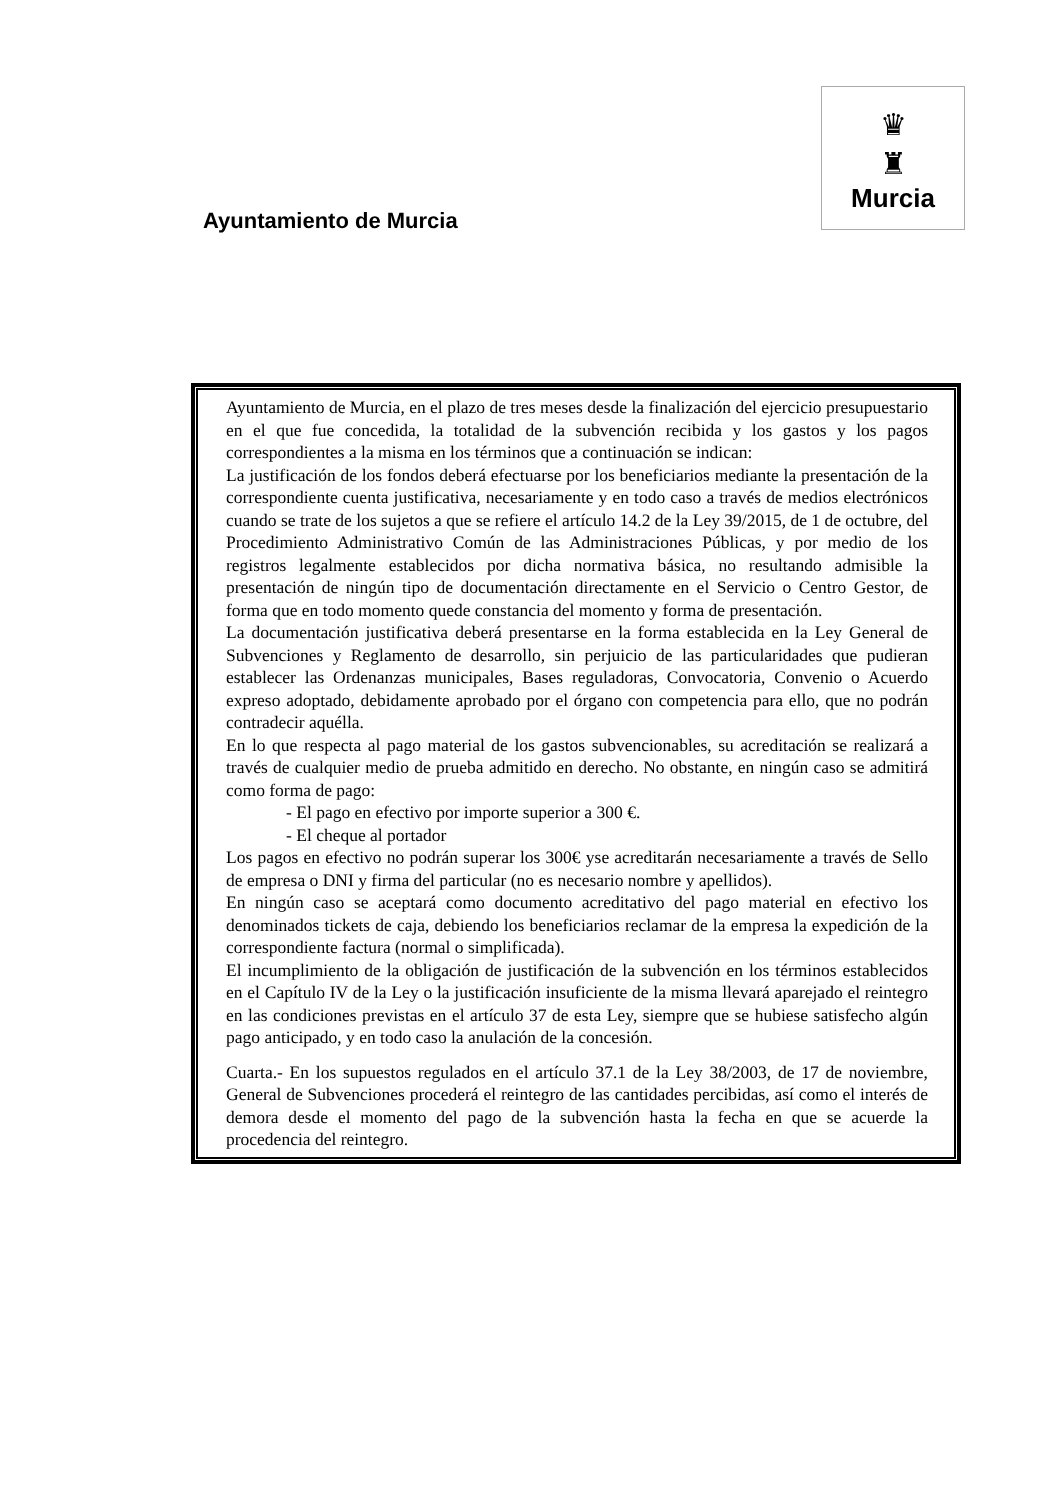Ayuntamiento de Murcia
♛
♜
Murcia
Ayuntamiento de Murcia, en el plazo de tres meses desde la finalización del ejercicio presupuestario en el que fue concedida, la totalidad de la subvención recibida y los gastos y los pagos correspondientes a la misma en los términos que a continuación se indican:
La justificación de los fondos deberá efectuarse por los beneficiarios mediante la presentación de la correspondiente cuenta justificativa, necesariamente y en todo caso a través de medios electrónicos cuando se trate de los sujetos a que se refiere el artículo 14.2 de la Ley 39/2015, de 1 de octubre, del Procedimiento Administrativo Común de las Administraciones Públicas, y por medio de los registros legalmente establecidos por dicha normativa básica, no resultando admisible la presentación de ningún tipo de documentación directamente en el Servicio o Centro Gestor, de forma que en todo momento quede constancia del momento y forma de presentación.
La documentación justificativa deberá presentarse en la forma establecida en la Ley General de Subvenciones y Reglamento de desarrollo, sin perjuicio de las particularidades que pudieran establecer las Ordenanzas municipales, Bases reguladoras, Convocatoria, Convenio o Acuerdo expreso adoptado, debidamente aprobado por el órgano con competencia para ello, que no podrán contradecir aquélla.
En lo que respecta al pago material de los gastos subvencionables, su acreditación se realizará a través de cualquier medio de prueba admitido en derecho. No obstante, en ningún caso se admitirá como forma de pago:
- El pago en efectivo por importe superior a 300 €.
- El cheque al portador
Los pagos en efectivo no podrán superar los 300€ yse acreditarán necesariamente a través de Sello de empresa o DNI y firma del particular (no es necesario nombre y apellidos).
En ningún caso se aceptará como documento acreditativo del pago material en efectivo los denominados tickets de caja, debiendo los beneficiarios reclamar de la empresa la expedición de la correspondiente factura (normal o simplificada).
El incumplimiento de la obligación de justificación de la subvención en los términos establecidos en el Capítulo IV de la Ley o la justificación insuficiente de la misma llevará aparejado el reintegro en las condiciones previstas en el artículo 37 de esta Ley, siempre que se hubiese satisfecho algún pago anticipado, y en todo caso la anulación de la concesión.
Cuarta.- En los supuestos regulados en el artículo 37.1 de la Ley 38/2003, de 17 de noviembre, General de Subvenciones procederá el reintegro de las cantidades percibidas, así como el interés de demora desde el momento del pago de la subvención hasta la fecha en que se acuerde la procedencia del reintegro.